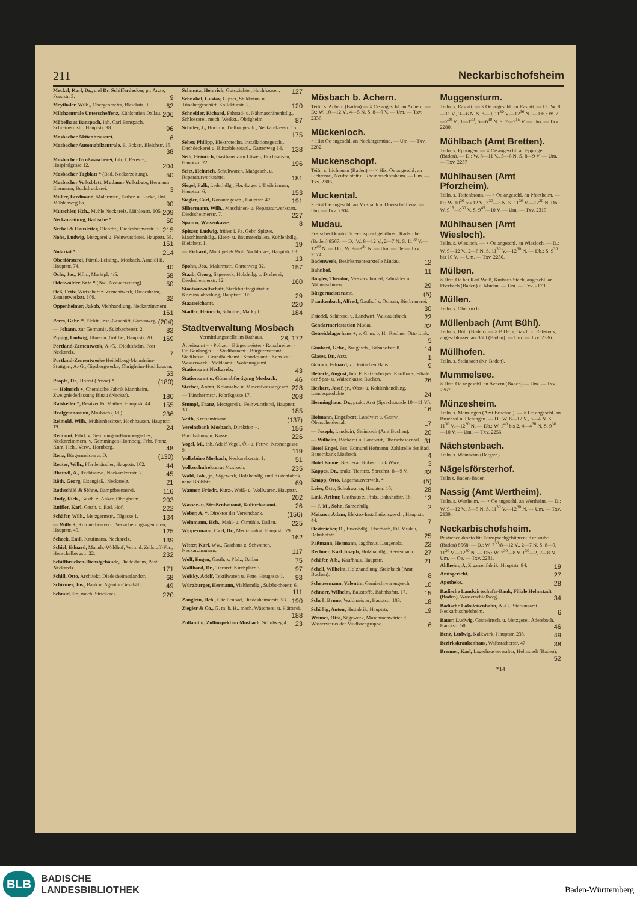211 Neckarbischofsheim
Meckel, Karl, Dr., und Dr. Schifferdecker, pr. Ärzte, Forststr. 3. 9
Meythaler, Wilh., Obergeometer, Bleichstr. 9. 62
Milchzentrale Unterscheffenz, Kühlstation Dallau. 206
Möbelhaus Banspach, Inh. Carl Banspach, Schreinermstr., Hauptstr. 98. 96
Mosbacher Aktienbrauerei. 6
Mosbacher Automobilzentrale, E. Eckert, Bleichstr. 15. 38
Mosbacher Großwäscherei, Inh. J. Peres +, Hospitalgasse 12. 204
Mosbacher Tagblatt * (Bad. Neckarzeitung). 50
Mosbacher Volksblatt, Mudauer Volksbote, Hermann Eiermann, Buchdruckerei. 3
Müller, Ferdinand, Malermstr., Farben u. Lacke, Unt. Mühlenweg 6a. 90
Mutschler, Hch., Mühle Neckarelz, Mühlenstr. 105. 209
Neckarzeitung, Badische *. 50
Nerbel & Hausleiter, Ofenfbr., Diedesheimerstr. 3. 215
Nohe, Ludwig, Metzgerei u. Feinwurstlerei, Hauptstr. 68. 151
Notariat *. 214
Oberförsterei, Fürstl.-Leining., Mosbach, Arnoldi II, Hauptstr. 74. 40
Ochs, Jos., Kfm., Marktpl. 4/5. 58
Odenwälder Bote * (Bad. Neckarzeitung). 50
Oeß, Fritz, Wirtschaft z. Zementwerk, Diedesheim, Zementwerkstr. 109. 32
Oppenheimer, Jakob, Viehhandlung, Neckarzimmern. 161
Peres, Gebr. *. Elektr. Inst.-Geschäft, Gartenweg. (204)
— Johann, zur Germania, Sulzbacherstr. 2. 83
Pippig, Ludwig, Uhren u. Goldw., Hauptstr. 20. 169
Portland-Zementwerk, A.-G., Diedesheim, Post Neckarelz. 7
Portland-Zementwerke Heidelberg-Mannheim-Stuttgart, A.-G., Gipsbergwerke, Obrigheim-Hochhausen. 53
Propfe, Dr., Hofrat (Privat) *. (180)
— Heinrich +, Chemische Fabrik Mannheim, Zweigniederlassung Binau (Neckar). 180
Ratskeller *, Besitzer Fr. Mathes, Hauptstr. 44. 155
Realgymnasium, Mosbach (Bd.). 236
Reimold, Wilh., Mühlenbesitzer, Hochhausen, Hauptstr. 19. 24
Rentamt, Frhrl. v. Gemmingen-Hornbergsches, Neckarzimmern, v. Gemmingen-Hornberg, Frhr. Franz, Kurz, Hch., Verw., Hornberg. 48
Renz, Bürgermeister a. D. (130)
Reuter, Wilh., Pferdehändler, Hauptstr. 102. 44
Rheindl, A., Rechtsanw., Neckarelzerstr. 7. 45
Röth, Georg, Eisengieß., Neckarelz. 21
Rothschild & Söhne, Dampfbrennerei. 116
Rudy, Rich., Gasth. z. Anker, Obrigheim. 203
Ruffler, Karl, Gasth. z. Bad. Hof. 222
Schäfer, Wilh., Metzgermstr., Ölgasse 1. 134
— Willy +, Kolonialwaren u. Versicherungsagenturen, Hauptstr. 40. 125
Scheck, Emil, Kaufmann, Neckarelz. 139
Schiel, Eduard, Mannh.-Waldhof, Vertr. d. Zellstoff-Fbr., Henschelbergstr. 22. 232
Schiffbrücken-Dienstgebäude, Diedesheim, Post Neckarelz. 171
Schill, Otto, Architekt, Diedesheimerlandstr. 68
Schirmer, Jos., Bank u. Agentur-Geschäft. 49
Schmid, Fr., mech. Strickerei. 220
Schmutz, Heinrich, Gutspächter, Hochhausen. 127
Schnabel, Gustav, Gipser, Stukkatur- u. Tünchergeschäft, Kollekturstr. 2. 120
Schneider, Richard, Fahrrad- u. Nähmaschinenhdlg., Schlosserei, mech. Werkst., Obrigheim. 87
Schuler, J., Hoch- u. Tiefbaugesch., Neckarelzerstr. 15. 175
Seher, Philipp, Elektrotechn. Installationsgesch., Dachdeckerei u. Blitzableiteranl., Gartenweg 14. 138
Seib, Heinrich, Gasthaus zum Löwen, Hochhausen, Hauptstr. 22. 196
Seitz, Heinrich, Schuhwaren, Maßgesch. u. Reparaturwerkstätte. 181
Siegel, Falk, Lederhdlg., Fbr.-Lager i. Treibriemen, Hauptstr. 6. 153
Siegler, Carl, Konsumgesch., Hauptstr. 47. 191
Silbermann, Wilh., Maschinen- u. Reparaturwerkstatt, Diedesheimerstr. 7. 227
Spar- u. Waisenkasse. 8
Spitzer, Ludwig, früher i. Fa. Gebr. Spitzer, Maschinenhdlg., Eisen- u. Baumaterialien, Kohlenhdlg., Bleichstr. 1. 19
— Richard, Montigel & Wolf Nachfolger, Hauptstr. 63. 13
Spohn, Jos., Malermstr., Gartenweg 32. 157
Staab, Georg, Sägewerk, Holzhdlg. u. Dreherei, Diedesheimerstr. 12. 160
Staatsanwaltschaft, Steckbriefregistratur, Kriminalabteilung, Hauptstr. 106. 29
Staatseichamt. 220
Stadler, Heinrich, Schuhw., Marktpl. 184
Stadtverwaltung Mosbach
Vermittlungsstelle im Rathaus. 28, 172
Arbeitsamt + · Polizei · Bürgermeister · Ratschreiber · Dr. Boulanger + · Stadtbauamt · Bürgermstramt · Stadtkasse · Grundbuchamt · Standesamt · Kanzlei · Wasserwerk · Meldeamt · Wohnungsamt
Stationsamt Neckarelz. 43
Stationsamt u. Güterabfertigung Mosbach. 46
Stecher, Anton, Kolonialw. u. Mineralwassergesch. 228
— Tünchermstr., Fabrikgasse 17. 208
Stumpf, Franz, Metzgerei u. Feinwurstlerei, Hauptstr. 30. 185
Veith, Kreisamtmann. (137)
Vereinsbank Mosbach, Direktion +. 156
Buchhaltung u. Kasse. 226
Vogel, M., Inh. Adolf Vogel, Öl- u. Fettw., Kronengasse 9. 119
Volksbüro Mosbach, Neckarelzerstr. 1. 51
Volksschulrektorat Mosbach. 235
Wahl, Joh., jr., Sägewerk, Holzhandlg. und Kistenfabrik, neue Brühlstr. 69
Wanner, Friedr., Kurz-, Weiß- u. Wollwaren, Hauptstr. 202
Wasser- u. Straßenbauamt, Kulturbauamt. 26
Weber, A. *, Direktor der Vereinsbank. (156)
Weinmann, Hch., Mahl- u. Ölmühle, Dallau. 225
Wippermann, Carl, Dr., Medizinalrat, Hauptstr. 79. 162
Witter, Karl, Ww., Gasthaus z. Schwanen, Neckarzimmern. 117
Wolf, Eugen, Gasth. z. Pfalz, Dallau. 75
Wolfhard, Dr., Tierarzt, Kirchplatz 3. 97
Woisky, Adolf, Textilwaren u. Fette, Heugasse 1. 93
Würzburger, Hermann, Viehhandlg., Sulzbacherstr. 6. 111
Zänglein, Hch., Cäcilienbad, Diedesheimerstr. 53. 190
Ziegler & Co., G. m. b. H., mech. Wäscherei u. Plätterei. 188
Zollamt u. Zollinspektion Mosbach, Schulweg 4. 23
Mösbach b. Achern.
Teiln. s. Achern (Baden) — × Oe angeschl. an Achern. — D.: W. 10—12 V., 4—5 N. S. 8—9 V. — Um. — Txv. 2336.
Mückenloch.
× Hist Oe angeschl. an Neckargemünd. — Um. — Txv. 2202.
Muckenschopf.
Teiln. s. Lichtenau (Baden) — × Hist Oe angeschl. an Lichtenau, Neufreistett u. Rheinbischofsheim. — Um. — Txv. 2306.
Muckental.
× Hist Oe angeschl. an Mosbach u. Oberschefflenz. — Um. — Txv. 2204.
Mudau.
Postscheckkonto für Fernsprechgebühren: Karlsruhe (Baden) 8567. — D.: W. 8—12 V., 2—7 N. S. 11<sup>30</sup> V.—12<sup>30</sup> N. — Db.: W. 9—9<sup>30</sup> N. — Um. — Oe — Txv. 2174.
Badenwerk, Bezirksmonteurstelle Mudau. 12
Bahnhof. 11
Bingler, Theodor, Messerschmied, Fahrräder u. Nähmaschinen. 29
Bürgermeisteramt. (5)
Frankenbach, Alfred, Gasthof z. Ochsen, Bierbrauerei. 30
Friedel, Schäferei u. Landwirt, Waldauerbach. 22
Gendarmeriestation Mudau. 32
Getreidelagerhaus +, e. G. m. b. H., Rechner Otto Link. 5
Gimbert, Gebr., Baugesch., Bahnhofstr. 8. 14
Glaser, Dr., Arzt. 1
Grimm, Eduard, z. Deutschen Haus. 9
Heberle, August, Inh. F. Katzenberger, Kaufhaus, Filiale der Spar- u. Waisenkasse Buchen. 26
Herkert, Josef, jr., Obst- u. Kohlenhandlung, Landesprodukte. 24
Herminghaus, Dr., prakt. Arzt (Sprechstunde 10—11 V.). 16
Hofmann, Engelbert, Landwirt u. Gastw., Oberscheidental. 17
— Joseph, Landwirt, Steinbach (Amt Buchen). 20
— Wilhelm, Bäckerei u. Landwirt, Oberscheidental. 31
Hotel Engel, Bes. Edmund Hofmann, Zahlstelle der Bad. Bauernbank Mosbach. 4
Hotel Krone, Bes. Frau Robert Link Wwe. 3
Kappes, Dr., prakt. Tierarzt, Sprechst. 8—9 V. 33
Knapp, Otto, Lagerhausverwalt. * (5)
Leier, Otto, Schuhwaren, Hauptstr. 10. 28
Link, Arthur, Gasthaus z. Pfalz, Bahnhofstr. 18. 13
— J. M., Sohn, Samenhdlg. 2
Meixner, Adam, Elektro-Installationsgesch., Hauptstr. 44. 7
Oestreicher, D., Eisenhdlg., Eberbach, Fil. Mudau, Bahnhofstr. 25
Paßmann, Hermann, Jagdhaus, Langenelz. 23
Rechner, Karl Joseph, Holzhandlg., Reisenbach. 27
Schäfer, Alb., Kaufhaus, Hauptstr. 21
Schell, Wilhelm, Holzhandlung, Steinbach (Amt Buchen). 8
Scheuermann, Valentin, Gemischtwarengesch. 10
Schnorr, Wilhelm, Baustoffe, Bahnhofstr. 17. 15
Scholl, Bruno, Waldmeister, Hauptstr. 103. 18
Schöllig, Anton, Huttabrik, Hauptstr. 19
Weimer, Otto, Sägewerk, Maschinenwärter d. Wasserwerks der Mudbachgruppe. 6
Muggensturm.
Teiln. s. Rastatt. — × Oe angeschl. an Rastatt. — D.: W. 8—11 V., 3—6 N. S. 8—9, 11<sup>30</sup> V.—12<sup>30</sup> N. — Db.: W. 7—7<sup>30</sup> V., 1—1<sup>30</sup>, 6—6<sup>30</sup> N. S. 7—7<sup>15</sup> V. — Um. — Txv 2280.
Mühlbach (Amt Bretten).
Teiln. s. Eppingen. — × Oe angeschl. an Eppingen (Baden). — D.: W. 8—11 V., 3—6 N. S. 8—9 V. — Um. — Txv. 2257
Mühlhausen (Amt Pforzheim).
Teiln. s. Tiefenbronn. — × Oe angeschl. an Pforzheim. — D.: W. 10<sup>30</sup> bis 12 V., 3<sup>30</sup>—5 N. S. 11<sup>30</sup> V.—12<sup>30</sup> N. Db.: W. 9<sup>15</sup>—9<sup>30</sup> V. S. 9<sup>45</sup>—10 V. — Um. — Txv. 2310.
Mühlhausen (Amt Wiesloch).
Teiln. s. Wiesloch. — × Oe angeschl. an Wiesloch. — D.: W. 9—12 V., 2—6 N. S. 11<sup>30</sup> V.—12<sup>30</sup> N. — Db.: S. 9<sup>30</sup> bis 10 V. — Um. — Txv. 2230.
Mülben.
× Hist. Oe bei Karl Weiß, Kurhaus Steck, angeschl. an Eberbach (Baden) u. Mudau. — Um. — Txv. 2173.
Müllen.
Teiln. s. Oberkirch
Müllenbach (Amt Bühl).
Teiln. s. Bühl (Baden). — × B Oe. i. Gasth. z. Rebstock, angeschlossen an Bühl (Baden). — Um. — Txv. 2336.
Müllhofen.
Teiln. s. Steinbach (Kr. Baden).
Mummelsee.
× Hist. Oe angeschl. an Achern (Baden) — Um. — Txv. 2367.
Münzesheim.
Teiln. s. Menzingen (Amt Bruchsal). — × Oe angeschl. an Bruchsal u. Flehingen. — D.: W. 8—12 V., 3—4 N. S. 11<sup>30</sup> V.—12<sup>30</sup> N. — Db.: W. 1<sup>40</sup> bis 2, 4—4<sup>30</sup> N. S. 9<sup>30</sup>—10 V. — Um. — Txv. 2256.
Nächstenbach.
Teiln. s. Weinheim (Bergstr.)
Nägelsförsterhof.
Teiln s. Baden-Baden.
Nassig (Amt Wertheim).
Teiln. s. Wertheim. — × Oe angeschl. an Wertheim. — D.: W. 9—12 V., 3—5 N. S. 11<sup>30</sup> V.—12<sup>30</sup> N. — Um. — Txv. 2139.
Neckarbischofsheim.
Postscheckkonto für Fernsprechgebühren: Karlsruhe (Baden) 8568. — D.: W. 7<sup>30</sup>/8—12 V., 2—7 N. S. 8—9, 11<sup>30</sup> V.—12<sup>30</sup> N. — Db.: W. 7<sup>30</sup>—8 V. 1<sup>30</sup>—2, 7—8 N. Um. — Oe. — Txv. 2231.
Ahlheim, J., Zigarrenfabrik, Hauptstr. 84. 19
Amtsgericht. 27
Apotheke. 28
Badische Landwirtschafts-Bank, Filiale Helmstadt (Baden), Wasserschloßweg. 34
Badische Lokaleisenbahn, A.-G., Stationsamt Neckarbischofsheim. 6
Bauer, Ludwig, Gastwirtsch. u. Metzgerei, Adersbach, Hauptstr. 50 46
Benz, Ludwig, Kalkwerk, Hauptstr. 233. 49
Bezirkskrankenhaus, Waibstadterstr. 47. 38
Brenner, Karl, Lagerhausverwalter, Helmstadt (Baden). 52
*14
BLB BADISCHE
LANDESBIBLIOTHEK
Baden-Württemberg